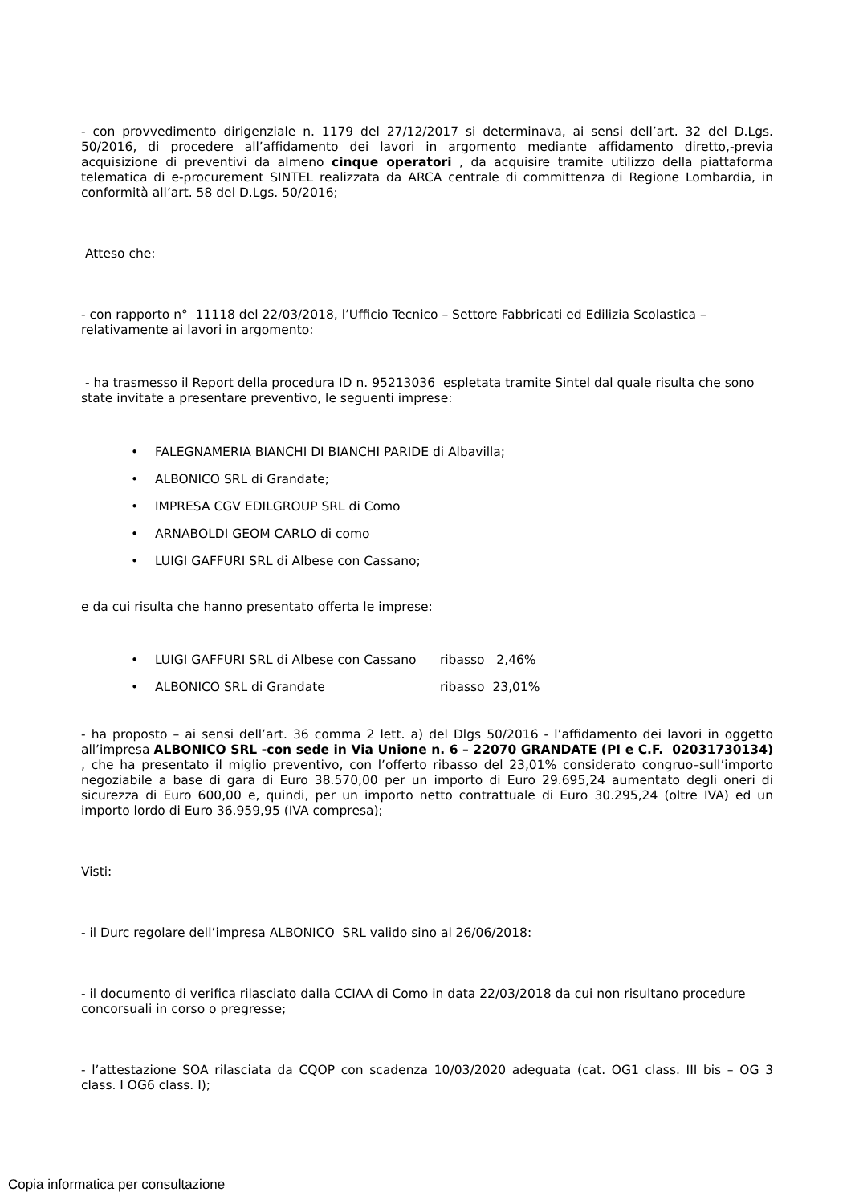- con provvedimento dirigenziale n. 1179 del 27/12/2017 si determinava, ai sensi dell’art. 32 del D.Lgs. 50/2016, di procedere all’affidamento dei lavori in argomento mediante affidamento diretto,-previa acquisizione di preventivi da almeno cinque operatori , da acquisire tramite utilizzo della piattaforma telematica di e-procurement SINTEL realizzata da ARCA centrale di committenza di Regione Lombardia, in conformità all’art. 58 del D.Lgs. 50/2016;
Atteso che:
- con rapporto n° 11118 del 22/03/2018, l’Ufficio Tecnico – Settore Fabbricati ed Edilizia Scolastica – relativamente ai lavori in argomento:
- ha trasmesso il Report della procedura ID n. 95213036 espletata tramite Sintel dal quale risulta che sono state invitate a presentare preventivo, le seguenti imprese:
• FALEGNAMERIA BIANCHI DI BIANCHI PARIDE di Albavilla;
• ALBONICO SRL di Grandate;
• IMPRESA CGV EDILGROUP SRL di Como
• ARNABOLDI GEOM CARLO di como
• LUIGI GAFFURI SRL di Albese con Cassano;
e da cui risulta che hanno presentato offerta le imprese:
• LUIGI GAFFURI SRL di Albese con Cassano ribasso 2,46%
• ALBONICO SRL di Grandate ribasso 23,01%
- ha proposto – ai sensi dell’art. 36 comma 2 lett. a) del Dlgs 50/2016 - l’affidamento dei lavori in oggetto all’impresa ALBONICO SRL -con sede in Via Unione n. 6 – 22070 GRANDATE (PI e C.F. 02031730134) , che ha presentato il miglio preventivo, con l’offerto ribasso del 23,01% considerato congruo–sull’importo negoziabile a base di gara di Euro 38.570,00 per un importo di Euro 29.695,24 aumentato degli oneri di sicurezza di Euro 600,00 e, quindi, per un importo netto contrattuale di Euro 30.295,24 (oltre IVA) ed un importo lordo di Euro 36.959,95 (IVA compresa);
Visti:
- il Durc regolare dell’impresa ALBONICO SRL valido sino al 26/06/2018:
- il documento di verifica rilasciato dalla CCIAA di Como in data 22/03/2018 da cui non risultano procedure concorsuali in corso o pregresse;
- l’attestazione SOA rilasciata da CQOP con scadenza 10/03/2020 adeguata (cat. OG1 class. III bis – OG 3 class. I OG6 class. I);
Copia informatica per consultazione